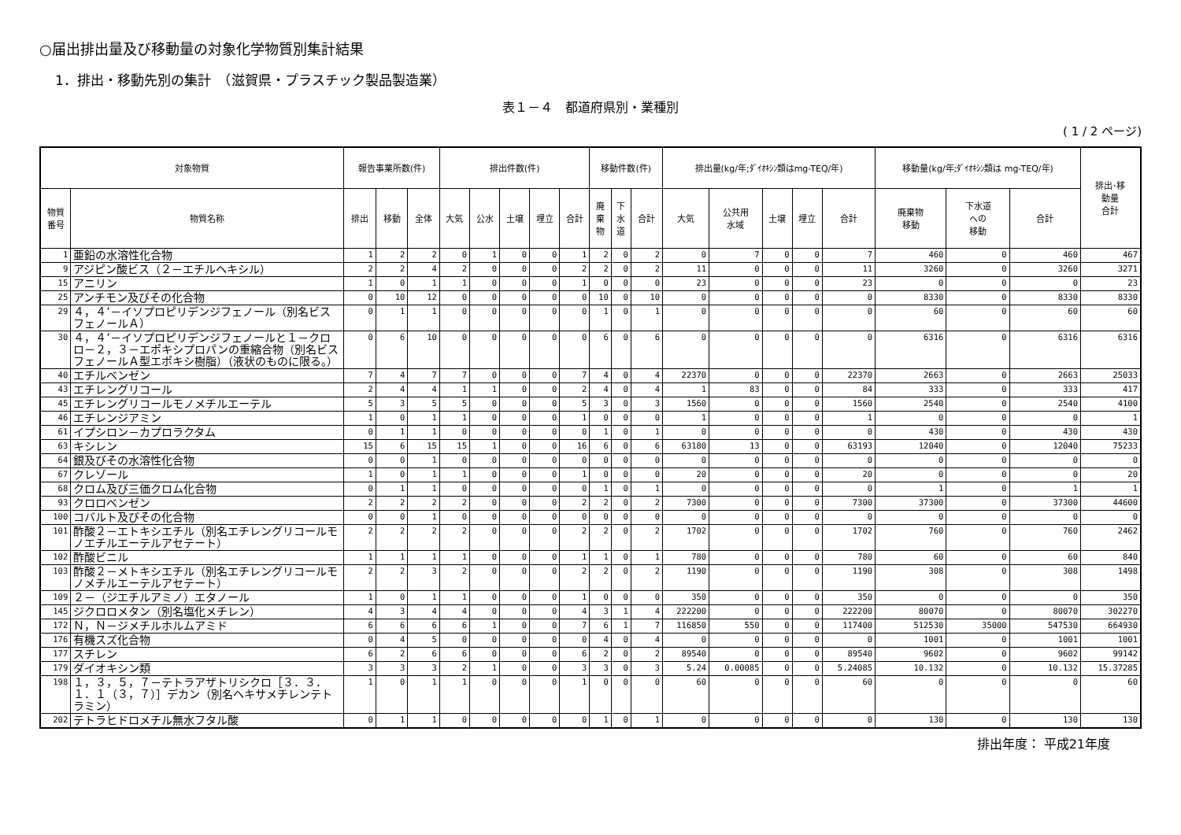○届出排出量及び移動量の対象化学物質別集計結果
1．排出・移動先別の集計　（滋賀県・プラスチック製品製造業）
表１－４　都道府県別・業種別
( 1 / 2 ページ)
| 対象物質 | | 報告事業所数(件) | | | 排出件数(件) | | | | | 移動件数(件) | | | 排出量(kg/年;ﾀﾞｲｵｷｼﾝ類はmg-TEQ/年) | | | | | 移動量(kg/年;ﾀﾞｲｵｷｼﾝ類は mg-TEQ/年) | | | 排出･移 動量 合計 |
| --- | --- | --- | --- | --- | --- | --- | --- | --- | --- | --- | --- | --- | --- | --- | --- | --- | --- | --- | --- | --- | --- |
| 物質 番号 | 物質名称 | 排出 | 移動 | 全体 | 大気 | 公水 | 土壌 | 埋立 | 合計 | 廃 棄 物 | 下 水 道 | 合計 | 大気 | 公共用 水域 | 土壌 | 埋立 | 合計 | 廃棄物 移動 | 下水道 への 移動 | 合計 | |
| 1 | 亜鉛の水溶性化合物 | 1 | 2 | 2 | 0 | 1 | 0 | 0 | 1 | 2 | 0 | 2 | 0 | 7 | 0 | 0 | 7 | 460 | 0 | 460 | 467 |
| 9 | アジピン酸ビス（２－エチルヘキシル） | 2 | 2 | 4 | 2 | 0 | 0 | 0 | 2 | 2 | 0 | 2 | 11 | 0 | 0 | 0 | 11 | 3260 | 0 | 3260 | 3271 |
| 15 | アニリン | 1 | 0 | 1 | 1 | 0 | 0 | 0 | 1 | 0 | 0 | 0 | 23 | 0 | 0 | 0 | 23 | 0 | 0 | 0 | 23 |
| 25 | アンチモン及びその化合物 | 0 | 10 | 12 | 0 | 0 | 0 | 0 | 0 | 10 | 0 | 10 | 0 | 0 | 0 | 0 | 0 | 8330 | 0 | 8330 | 8330 |
| 29 | ４，４’－イソプロピリデンジフェノール（別名ビスフェノールＡ） | 0 | 1 | 1 | 0 | 0 | 0 | 0 | 0 | 1 | 0 | 1 | 0 | 0 | 0 | 0 | 0 | 60 | 0 | 60 | 60 |
| 30 | ４，４’－イソプロピリデンジフェノールと１－クロロ－２，３－エポキシプロパンの重縮合物（別名ビスフェノールＡ型エポキシ樹脂）（液状のものに限る。） | 0 | 6 | 10 | 0 | 0 | 0 | 0 | 0 | 6 | 0 | 6 | 0 | 0 | 0 | 0 | 0 | 6316 | 0 | 6316 | 6316 |
| 40 | エチルベンゼン | 7 | 4 | 7 | 7 | 0 | 0 | 0 | 7 | 4 | 0 | 4 | 22370 | 0 | 0 | 0 | 22370 | 2663 | 0 | 2663 | 25033 |
| 43 | エチレングリコール | 2 | 4 | 4 | 1 | 1 | 0 | 0 | 2 | 4 | 0 | 4 | 1 | 83 | 0 | 0 | 84 | 333 | 0 | 333 | 417 |
| 45 | エチレングリコールモノメチルエーテル | 5 | 3 | 5 | 5 | 0 | 0 | 0 | 5 | 3 | 0 | 3 | 1560 | 0 | 0 | 0 | 1560 | 2540 | 0 | 2540 | 4100 |
| 46 | エチレンジアミン | 1 | 0 | 1 | 1 | 0 | 0 | 0 | 1 | 0 | 0 | 0 | 1 | 0 | 0 | 0 | 1 | 0 | 0 | 0 | 1 |
| 61 | イプシロン－カプロラクタム | 0 | 1 | 1 | 0 | 0 | 0 | 0 | 0 | 1 | 0 | 1 | 0 | 0 | 0 | 0 | 0 | 430 | 0 | 430 | 430 |
| 63 | キシレン | 15 | 6 | 15 | 15 | 1 | 0 | 0 | 16 | 6 | 0 | 6 | 63180 | 13 | 0 | 0 | 63193 | 12040 | 0 | 12040 | 75233 |
| 64 | 銀及びその水溶性化合物 | 0 | 0 | 1 | 0 | 0 | 0 | 0 | 0 | 0 | 0 | 0 | 0 | 0 | 0 | 0 | 0 | 0 | 0 | 0 | 0 |
| 67 | クレゾール | 1 | 0 | 1 | 1 | 0 | 0 | 0 | 1 | 0 | 0 | 0 | 20 | 0 | 0 | 0 | 20 | 0 | 0 | 0 | 20 |
| 68 | クロム及び三価クロム化合物 | 0 | 1 | 1 | 0 | 0 | 0 | 0 | 0 | 1 | 0 | 1 | 0 | 0 | 0 | 0 | 0 | 1 | 0 | 1 | 1 |
| 93 | クロロベンゼン | 2 | 2 | 2 | 2 | 0 | 0 | 0 | 2 | 2 | 0 | 2 | 7300 | 0 | 0 | 0 | 7300 | 37300 | 0 | 37300 | 44600 |
| 100 | コバルト及びその化合物 | 0 | 0 | 1 | 0 | 0 | 0 | 0 | 0 | 0 | 0 | 0 | 0 | 0 | 0 | 0 | 0 | 0 | 0 | 0 | 0 |
| 101 | 酢酸２－エトキシエチル（別名エチレングリコールモノエチルエーテルアセテート） | 2 | 2 | 2 | 2 | 0 | 0 | 0 | 2 | 2 | 0 | 2 | 1702 | 0 | 0 | 0 | 1702 | 760 | 0 | 760 | 2462 |
| 102 | 酢酸ビニル | 1 | 1 | 1 | 1 | 0 | 0 | 0 | 1 | 1 | 0 | 1 | 780 | 0 | 0 | 0 | 780 | 60 | 0 | 60 | 840 |
| 103 | 酢酸２－メトキシエチル（別名エチレングリコールモノメチルエーテルアセテート） | 2 | 2 | 3 | 2 | 0 | 0 | 0 | 2 | 2 | 0 | 2 | 1190 | 0 | 0 | 0 | 1190 | 308 | 0 | 308 | 1498 |
| 109 | ２－（ジエチルアミノ）エタノール | 1 | 0 | 1 | 1 | 0 | 0 | 0 | 1 | 0 | 0 | 0 | 350 | 0 | 0 | 0 | 350 | 0 | 0 | 0 | 350 |
| 145 | ジクロロメタン（別名塩化メチレン） | 4 | 3 | 4 | 4 | 0 | 0 | 0 | 4 | 3 | 1 | 4 | 222200 | 0 | 0 | 0 | 222200 | 80070 | 0 | 80070 | 302270 |
| 172 | Ｎ，Ｎ－ジメチルホルムアミド | 6 | 6 | 6 | 6 | 1 | 0 | 0 | 7 | 6 | 1 | 7 | 116850 | 550 | 0 | 0 | 117400 | 512530 | 35000 | 547530 | 664930 |
| 176 | 有機スズ化合物 | 0 | 4 | 5 | 0 | 0 | 0 | 0 | 0 | 4 | 0 | 4 | 0 | 0 | 0 | 0 | 0 | 1001 | 0 | 1001 | 1001 |
| 177 | スチレン | 6 | 2 | 6 | 6 | 0 | 0 | 0 | 6 | 2 | 0 | 2 | 89540 | 0 | 0 | 0 | 89540 | 9602 | 0 | 9602 | 99142 |
| 179 | ダイオキシン類 | 3 | 3 | 3 | 2 | 1 | 0 | 0 | 3 | 3 | 0 | 3 | 5.24 | 0.00085 | 0 | 0 | 5.24085 | 10.132 | 0 | 10.132 | 15.37285 |
| 198 | １，３，５，７－テトラアザトリシクロ［３．３．１．１（３，７）］デカン（別名ヘキサメチレンテトラミン） | 1 | 0 | 1 | 1 | 0 | 0 | 0 | 1 | 0 | 0 | 0 | 60 | 0 | 0 | 0 | 60 | 0 | 0 | 0 | 60 |
| 202 | テトラヒドロメチル無水フタル酸 | 0 | 1 | 1 | 0 | 0 | 0 | 0 | 0 | 1 | 0 | 1 | 0 | 0 | 0 | 0 | 0 | 130 | 0 | 130 | 130 |
排出年度： 平成21年度